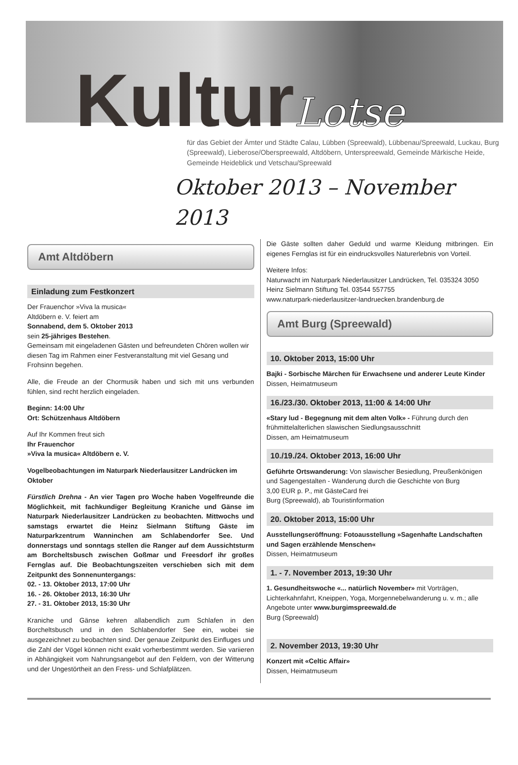KulturLotse
für das Gebiet der Ämter und Städte Calau, Lübben (Spreewald), Lübbenau/Spreewald, Luckau, Burg (Spreewald), Lieberose/Oberspreewald, Altdöbern, Unterspreewald, Gemeinde Märkische Heide, Gemeinde Heideblick und Vetschau/Spreewald
Oktober 2013 – November 2013
Amt Altdöbern
Einladung zum Festkonzert
Der Frauenchor »Viva la musica«
Altdöbern e. V. feiert am
Sonnabend, dem 5. Oktober 2013
sein 25-jähriges Bestehen.
Gemeinsam mit eingeladenen Gästen und befreundeten Chören wollen wir diesen Tag im Rahmen einer Festveranstaltung mit viel Gesang und Frohsinn begehen.
Alle, die Freude an der Chormusik haben und sich mit uns verbunden fühlen, sind recht herzlich eingeladen.
Beginn: 14:00 Uhr
Ort: Schützenhaus Altdöbern
Auf Ihr Kommen freut sich
Ihr Frauenchor
»Viva la musica« Altdöbern e. V.
Vogelbeobachtungen im Naturpark Niederlausitzer Landrücken im Oktober
Fürstlich Drehna - An vier Tagen pro Woche haben Vogelfreunde die Möglichkeit, mit fachkundiger Begleitung Kraniche und Gänse im Naturpark Niederlausitzer Landrücken zu beobachten. Mittwochs und samstags erwartet die Heinz Sielmann Stiftung Gäste im Naturparkzentrum Wanninchen am Schlabendorfer See. Und donnerstags und sonntags stellen die Ranger auf dem Aussichtsturm am Borcheltsbusch zwischen Goßmar und Freesdorf ihr großes Fernglas auf. Die Beobachtungszeiten verschieben sich mit dem Zeitpunkt des Sonnenuntergangs:
02. - 13. Oktober 2013, 17:00 Uhr
16. - 26. Oktober 2013, 16:30 Uhr
27. - 31. Oktober 2013, 15:30 Uhr
Kraniche und Gänse kehren allabendlich zum Schlafen in den Borcheltsbusch und in den Schlabendorfer See ein, wobei sie ausgezeichnet zu beobachten sind. Der genaue Zeitpunkt des Einfluges und die Zahl der Vögel können nicht exakt vorherbestimmt werden. Sie variieren in Abhängigkeit vom Nahrungsangebot auf den Feldern, von der Witterung und der Ungestörtheit an den Fress- und Schlafplätzen.
Die Gäste sollten daher Geduld und warme Kleidung mitbringen. Ein eigenes Fernglas ist für ein eindrucksvolles Naturerlebnis von Vorteil.
Weitere Infos:
Naturwacht im Naturpark Niederlausitzer Landrücken, Tel. 035324 3050
Heinz Sielmann Stiftung Tel. 03544 557755
www.naturpark-niederlausitzer-landruecken.brandenburg.de
Amt Burg (Spreewald)
10. Oktober 2013, 15:00 Uhr
Bajki - Sorbische Märchen für Erwachsene und anderer Leute Kinder
Dissen, Heimatmuseum
16./23./30. Oktober 2013, 11:00 & 14:00 Uhr
«Stary lud - Begegnung mit dem alten Volk» - Führung durch den frühmittelalterlichen slawischen Siedlungsausschnitt
Dissen, am Heimatmuseum
10./19./24. Oktober 2013, 16:00 Uhr
Geführte Ortswanderung: Von slawischer Besiedlung, Preußenkönigen und Sagengestalten - Wanderung durch die Geschichte von Burg
3,00 EUR p. P., mit GästeCard frei
Burg (Spreewald), ab Touristinformation
20. Oktober 2013, 15:00 Uhr
Ausstellungseröffnung: Fotoausstellung »Sagenhafte Landschaften und Sagen erzählende Menschen«
Dissen, Heimatmuseum
1. - 7. November 2013, 19:30 Uhr
1. Gesundheitswoche «... natürlich November» mit Vorträgen, Lichterkahnfahrt, Kneippen, Yoga, Morgennebelwanderung u. v. m.; alle Angebote unter www.burgimspreewald.de
Burg (Spreewald)
2. November 2013, 19:30 Uhr
Konzert mit «Celtic Affair»
Dissen, Heimatmuseum